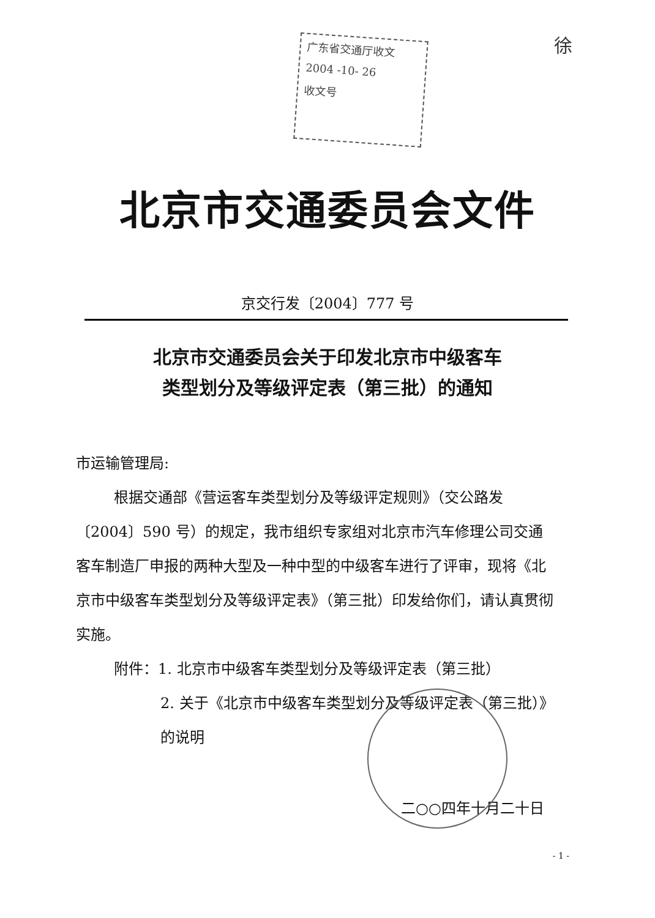广东省交通厅收文
2004 -10- 26
收文号
徐
北京市交通委员会文件
京交行发〔2004〕777 号
北京市交通委员会关于印发北京市中级客车
类型划分及等级评定表（第三批）的通知
市运输管理局:
根据交通部《营运客车类型划分及等级评定规则》（交公路发〔2004〕590 号）的规定，我市组织专家组对北京市汽车修理公司交通客车制造厂申报的两种大型及一种中型的中级客车进行了评审，现将《北京市中级客车类型划分及等级评定表》（第三批）印发给你们，请认真贯彻实施。
附件：1. 北京市中级客车类型划分及等级评定表（第三批）
2. 关于《北京市中级客车类型划分及等级评定表（第三批）》的说明
二○○四年十月二十日
- 1 -